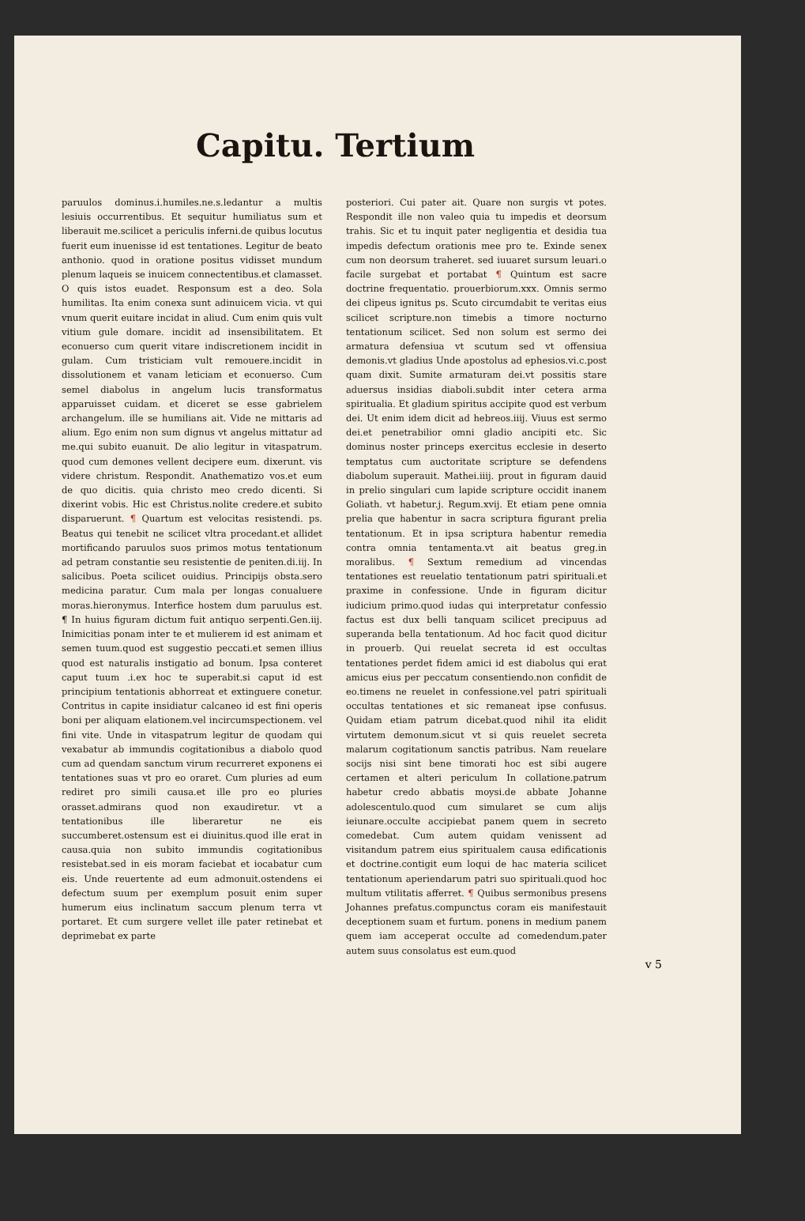Capitu. Tertium
paruulos dominus.i.humiles.ne.s.ledantur a multis lesiuis occurrentibus. Et sequitur humiliatus sum et liberauit me.scilicet a periculis inferni.de quibus locutus fuerit eum inuenisse id est tentationes. Legitur de beato anthonio. quod in oratione positus vidisset mundum plenum laqueis se inuicem connectentibus.et clamasset. O quis istos euadet. Responsum est a deo. Sola humilitas. Ita enim conexa sunt adinuicem vicia. vt qui vnum querit euitare incidat in aliud. Cum enim quis vult vitium gule domare. incidit ad insensibilitatem. Et econuerso cum querit vitare indiscretionem incidit in gulam. Cum tristiciam vult remouere.incidit in dissolutionem et vanam leticiam et econuerso. Cum semel diabolus in angelum lucis transformatus apparuisset cuidam. et diceret se esse gabrielem archangelum. ille se humilians ait. Vide ne mittaris ad alium. Ego enim non sum dignus vt angelus mittatur ad me.qui subito euanuit. De alio legitur in vitaspatrum. quod cum demones vellent decipere eum. dixerunt. vis videre christum. Respondit. Anathematizo vos.et eum de quo dicitis. quia christo meo credo dicenti. Si dixerint vobis. Hic est Christus.nolite credere.et subito disparuerunt. ¶ Quartum est velocitas resistendi. ps. Beatus qui tenebit ne scilicet vltra procedant.et allidet mortificando paruulos suos primos motus tentationum ad petram constantie seu resistentie de peniten.di.iij. In salicibus. Poeta scilicet ouidius. Principijs obsta.sero medicina paratur. Cum mala per longas conualuere moras.hieronymus. Interfice hostem dum paruulus est. ¶ In huius figuram dictum fuit antiquo serpenti.Gen.iij. Inimicitias ponam inter te et mulierem id est animam et semen tuum.quod est suggestio peccati.et semen illius quod est naturalis instigatio ad bonum. Ipsa conteret caput tuum .i.ex hoc te superabit.si caput id est principium tentationis abhorreat et extinguere conetur. Contritus in capite insidiatur calcaneo id est fini operis boni per aliquam elationem.vel incircumspectionem. vel fini vite. Unde in vitaspatrum legitur de quodam qui vexabatur ab immundis cogitationibus a diabolo quod cum ad quendam sanctum virum recurreret exponens ei tentationes suas vt pro eo oraret. Cum pluries ad eum rediret pro simili causa.et ille pro eo pluries orasset.admirans quod non exaudiretur. vt a tentationibus ille liberaretur ne eis succumberet.ostensum est ei diuinitus.quod ille erat in causa.quia non subito immundis cogitationibus resistebat.sed in eis moram faciebat et iocabatur cum eis. Unde reuertente ad eum admonuit.ostendens ei defectum suum per exemplum posuit enim super humerum eius inclinatum saccum plenum terra vt portaret. Et cum surgere vellet ille pater retinebat et deprimebat ex parte
posteriori. Cui pater ait. Quare non surgis vt potes. Respondit ille non valeo quia tu impedis et deorsum trahis. Sic et tu inquit pater negligentia et desidia tua impedis defectum orationis mee pro te. Exinde senex cum non deorsum traheret. sed iuuaret sursum leuari.o facile surgebat et portabat ¶ Quintum est sacre doctrine frequentatio. prouerbiorum.xxx. Omnis sermo dei clipeus ignitus ps. Scuto circumdabit te veritas eius scilicet scripture.non timebis a timore nocturno tentationum scilicet. Sed non solum est sermo dei armatura defensiua vt scutum sed vt offensiua demonis.vt gladius Unde apostolus ad ephesios.vi.c.post quam dixit. Sumite armaturam dei.vt possitis stare aduersus insidias diaboli.subdit inter cetera arma spiritualia. Et gladium spiritus accipite quod est verbum dei. Ut enim idem dicit ad hebreos.iiij. Viuus est sermo dei.et penetrabilior omni gladio ancipiti etc. Sic dominus noster princeps exercitus ecclesie in deserto temptatus cum auctoritate scripture se defendens diabolum superauit. Mathei.iiij. prout in figuram dauid in prelio singulari cum lapide scripture occidit inanem Goliath. vt habetur.j. Regum.xvij. Et etiam pene omnia prelia que habentur in sacra scriptura figurant prelia tentationum. Et in ipsa scriptura habentur remedia contra omnia tentamenta.vt ait beatus greg.in moralibus. ¶ Sextum remedium ad vincendas tentationes est reuelatio tentationum patri spirituali.et praxime in confessione. Unde in figuram dicitur iudicium primo.quod iudas qui interpretatur confessio factus est dux belli tanquam scilicet precipuus ad superanda bella tentationum. Ad hoc facit quod dicitur in prouerb. Qui reuelat secreta id est occultas tentationes perdet fidem amici id est diabolus qui erat amicus eius per peccatum consentiendo.non confidit de eo.timens ne reuelet in confessione.vel patri spirituali occultas tentationes et sic remaneat ipse confusus. Quidam etiam patrum dicebat.quod nihil ita elidit virtutem demonum.sicut vt si quis reuelet secreta malarum cogitationum sanctis patribus. Nam reuelare socijs nisi sint bene timorati hoc est sibi augere certamen et alteri periculum In collatione.patrum habetur credo abbatis moysi.de abbate Johanne adolescentulo.quod cum simularet se cum alijs ieiunare.occulte accipiebat panem quem in secreto comedebat. Cum autem quidam venissent ad visitandum patrem eius spiritualem causa edificationis et doctrine.contigit eum loqui de hac materia scilicet tentationum aperiendarum patri suo spirituali.quod hoc multum vtilitatis afferret. ¶ Quibus sermonibus presens Johannes prefatus.compunctus coram eis manifestauit deceptionem suam et furtum. ponens in medium panem quem iam acceperat occulte ad comedendum.pater autem suus consolatus est eum.quod
v 5